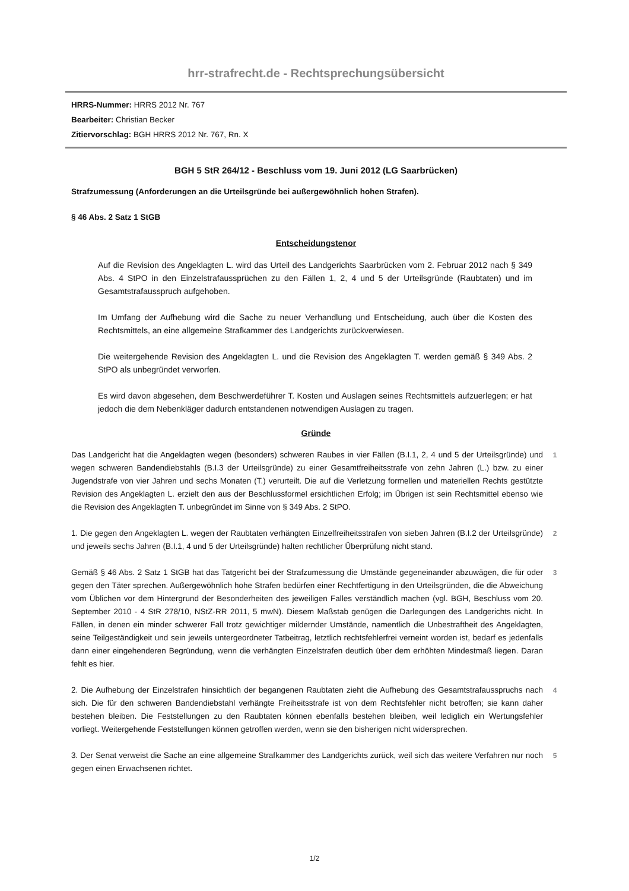hrr-strafrecht.de - Rechtsprechungsübersicht
HRRS-Nummer: HRRS 2012 Nr. 767
Bearbeiter: Christian Becker
Zitiervorschlag: BGH HRRS 2012 Nr. 767, Rn. X
BGH 5 StR 264/12 - Beschluss vom 19. Juni 2012 (LG Saarbrücken)
Strafzumessung (Anforderungen an die Urteilsgründe bei außergewöhnlich hohen Strafen).
§ 46 Abs. 2 Satz 1 StGB
Entscheidungstenor
Auf die Revision des Angeklagten L. wird das Urteil des Landgerichts Saarbrücken vom 2. Februar 2012 nach § 349 Abs. 4 StPO in den Einzelstrafaussprüchen zu den Fällen 1, 2, 4 und 5 der Urteilsgründe (Raubtaten) und im Gesamtstrafausspruch aufgehoben.
Im Umfang der Aufhebung wird die Sache zu neuer Verhandlung und Entscheidung, auch über die Kosten des Rechtsmittels, an eine allgemeine Strafkammer des Landgerichts zurückverwiesen.
Die weitergehende Revision des Angeklagten L. und die Revision des Angeklagten T. werden gemäß § 349 Abs. 2 StPO als unbegründet verworfen.
Es wird davon abgesehen, dem Beschwerdeführer T. Kosten und Auslagen seines Rechtsmittels aufzuerlegen; er hat jedoch die dem Nebenkläger dadurch entstandenen notwendigen Auslagen zu tragen.
Gründe
Das Landgericht hat die Angeklagten wegen (besonders) schweren Raubes in vier Fällen (B.I.1, 2, 4 und 5 der Urteilsgründe) und wegen schweren Bandendiebstahls (B.I.3 der Urteilsgründe) zu einer Gesamtfreiheitsstrafe von zehn Jahren (L.) bzw. zu einer Jugendstrafe von vier Jahren und sechs Monaten (T.) verurteilt. Die auf die Verletzung formellen und materiellen Rechts gestützte Revision des Angeklagten L. erzielt den aus der Beschlussformel ersichtlichen Erfolg; im Übrigen ist sein Rechtsmittel ebenso wie die Revision des Angeklagten T. unbegründet im Sinne von § 349 Abs. 2 StPO.
1
1. Die gegen den Angeklagten L. wegen der Raubtaten verhängten Einzelfreiheitsstrafen von sieben Jahren (B.I.2 der Urteilsgründe) und jeweils sechs Jahren (B.I.1, 4 und 5 der Urteilsgründe) halten rechtlicher Überprüfung nicht stand.
2
Gemäß § 46 Abs. 2 Satz 1 StGB hat das Tatgericht bei der Strafzumessung die Umstände gegeneinander abzuwägen, die für oder gegen den Täter sprechen. Außergewöhnlich hohe Strafen bedürfen einer Rechtfertigung in den Urteilsgründen, die die Abweichung vom Üblichen vor dem Hintergrund der Besonderheiten des jeweiligen Falles verständlich machen (vgl. BGH, Beschluss vom 20. September 2010 - 4 StR 278/10, NStZ-RR 2011, 5 mwN). Diesem Maßstab genügen die Darlegungen des Landgerichts nicht. In Fällen, in denen ein minder schwerer Fall trotz gewichtiger mildernder Umstände, namentlich die Unbestraftheit des Angeklagten, seine Teilgeständigkeit und sein jeweils untergeordneter Tatbeitrag, letztlich rechtsfehlerfrei verneint worden ist, bedarf es jedenfalls dann einer eingehenderen Begründung, wenn die verhängten Einzelstrafen deutlich über dem erhöhten Mindestmaß liegen. Daran fehlt es hier.
3
2. Die Aufhebung der Einzelstrafen hinsichtlich der begangenen Raubtaten zieht die Aufhebung des Gesamtstrafausspruchs nach sich. Die für den schweren Bandendiebstahl verhängte Freiheitsstrafe ist von dem Rechtsfehler nicht betroffen; sie kann daher bestehen bleiben. Die Feststellungen zu den Raubtaten können ebenfalls bestehen bleiben, weil lediglich ein Wertungsfehler vorliegt. Weitergehende Feststellungen können getroffen werden, wenn sie den bisherigen nicht widersprechen.
4
3. Der Senat verweist die Sache an eine allgemeine Strafkammer des Landgerichts zurück, weil sich das weitere Verfahren nur noch gegen einen Erwachsenen richtet.
5
1/2